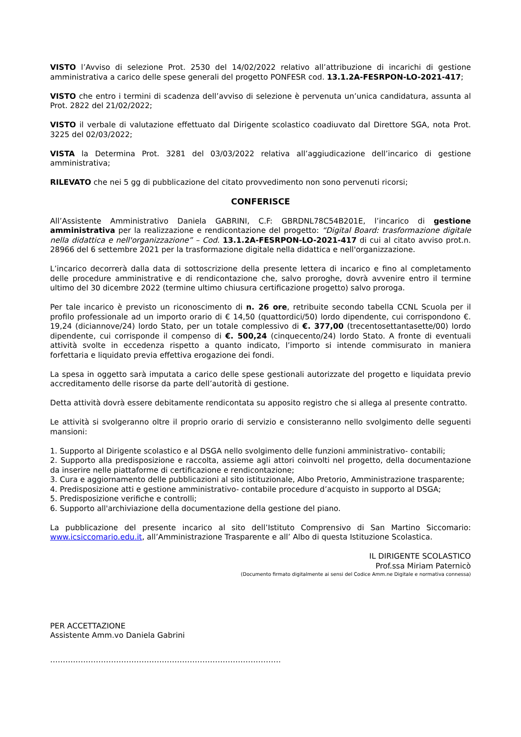VISTO l’Avviso di selezione Prot. 2530 del 14/02/2022 relativo all’attribuzione di incarichi di gestione amministrativa a carico delle spese generali del progetto PONFESR cod. 13.1.2A-FESRPON-LO-2021-417;
VISTO che entro i termini di scadenza dell’avviso di selezione è pervenuta un’unica candidatura, assunta al Prot. 2822 del 21/02/2022;
VISTO il verbale di valutazione effettuato dal Dirigente scolastico coadiuvato dal Direttore SGA, nota Prot. 3225 del 02/03/2022;
VISTA la Determina Prot. 3281 del 03/03/2022 relativa all’aggiudicazione dell’incarico di gestione amministrativa;
RILEVATO che nei 5 gg di pubblicazione del citato provvedimento non sono pervenuti ricorsi;
CONFERISCE
All’Assistente Amministrativo Daniela GABRINI, C.F: GBRDNL78C54B201E, l’incarico di gestione amministrativa per la realizzazione e rendicontazione del progetto: “Digital Board: trasformazione digitale nella didattica e nell'organizzazione” – Cod. 13.1.2A-FESRPON-LO-2021-417 di cui al citato avviso prot.n. 28966 del 6 settembre 2021 per la trasformazione digitale nella didattica e nell'organizzazione.
L’incarico decorrerà dalla data di sottoscrizione della presente lettera di incarico e fino al completamento delle procedure amministrative e di rendicontazione che, salvo proroghe, dovrà avvenire entro il termine ultimo del 30 dicembre 2022 (termine ultimo chiusura certificazione progetto) salvo proroga.
Per tale incarico è previsto un riconoscimento di n. 26 ore, retribuite secondo tabella CCNL Scuola per il profilo professionale ad un importo orario di € 14,50 (quattordici/50) lordo dipendente, cui corrispondono €. 19,24 (diciannove/24) lordo Stato, per un totale complessivo di €. 377,00 (trecentosettantasette/00) lordo dipendente, cui corrisponde il compenso di €. 500,24 (cinquecento/24) lordo Stato. A fronte di eventuali attività svolte in eccedenza rispetto a quanto indicato, l’importo si intende commisurato in maniera forfettaria e liquidato previa effettiva erogazione dei fondi.
La spesa in oggetto sarà imputata a carico delle spese gestionali autorizzate del progetto e liquidata previo accreditamento delle risorse da parte dell’autorità di gestione.
Detta attività dovrà essere debitamente rendicontata su apposito registro che si allega al presente contratto.
Le attività si svolgeranno oltre il proprio orario di servizio e consisteranno nello svolgimento delle seguenti mansioni:
1. Supporto al Dirigente scolastico e al DSGA nello svolgimento delle funzioni amministrativo- contabili;
2. Supporto alla predisposizione e raccolta, assieme agli attori coinvolti nel progetto, della documentazione da inserire nelle piattaforme di certificazione e rendicontazione;
3. Cura e aggiornamento delle pubblicazioni al sito istituzionale, Albo Pretorio, Amministrazione trasparente;
4. Predisposizione atti e gestione amministrativo- contabile procedure d’acquisto in supporto al DSGA;
5. Predisposizione verifiche e controlli;
6. Supporto all'archiviazione della documentazione della gestione del piano.
La pubblicazione del presente incarico al sito dell’Istituto Comprensivo di San Martino Siccomario: www.icsiccomario.edu.it, all’Amministrazione Trasparente e all’ Albo di questa Istituzione Scolastica.
IL DIRIGENTE SCOLASTICO
Prof.ssa Miriam Paternicò
(Documento firmato digitalmente ai sensi del Codice Amm.ne Digitale e normativa connessa)
PER ACCETTAZIONE
Assistente Amm.vo Daniela Gabrini
……………………………………………………………………………….